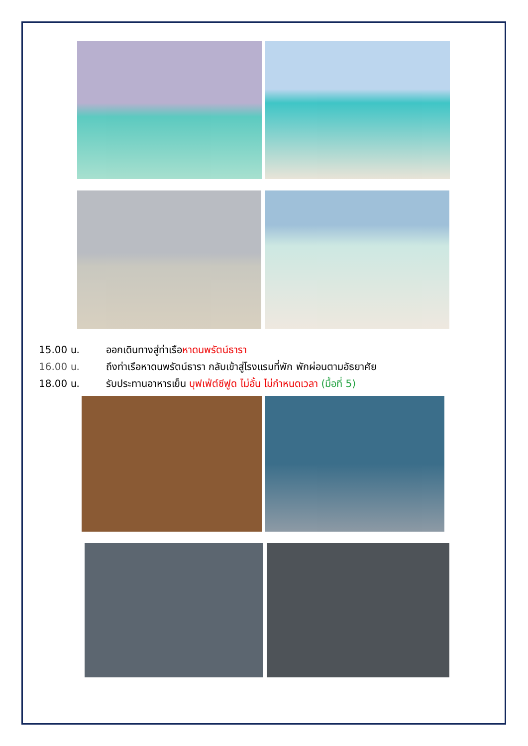15.00 น. ออกเดินทางสู่ท่าเรือหาดนพรัตน์ธารา
16.00 น. ถึงท่าเรือหาดนพรัตน์ธารา กลับเข้าสู่โรงแรมที่พัก พักผ่อนตามอัธยาศัย
18.00 น. รับประทานอาหารเย็น บุฟเฟ่ต์ซีฟูด ไม่อั้น ไม่กำหนดเวลา (มื้อที่ 5)